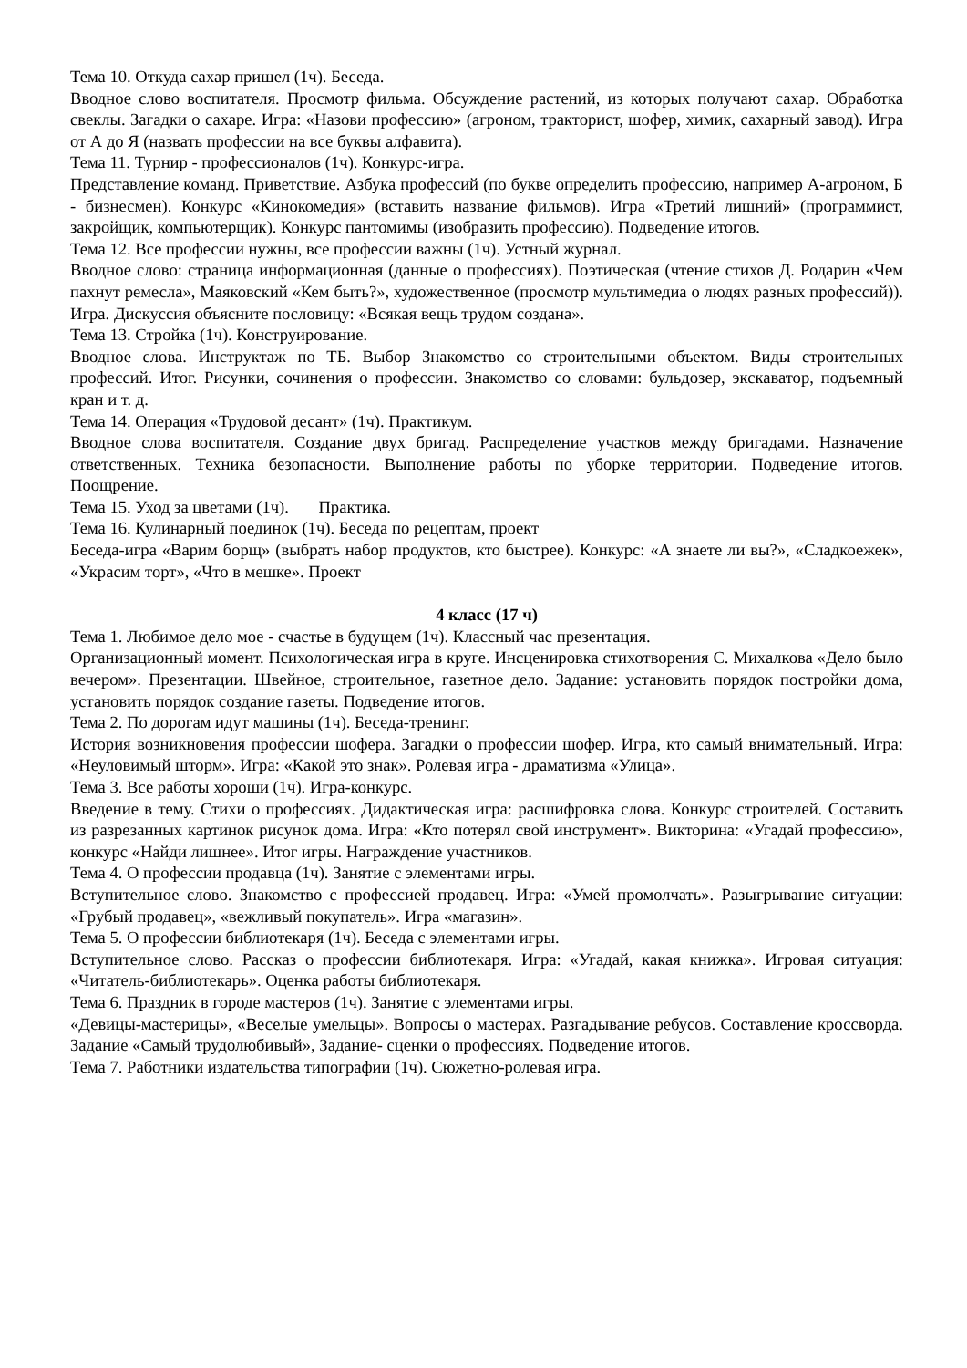Тема 10. Откуда сахар пришел (1ч). Беседа.
Вводное слово воспитателя. Просмотр фильма. Обсуждение растений, из которых получают сахар. Обработка свеклы. Загадки о сахаре. Игра: «Назови профессию» (агроном, тракторист, шофер, химик, сахарный завод). Игра от А до Я (назвать профессии на все буквы алфавита).
Тема 11. Турнир - профессионалов (1ч). Конкурс-игра.
Представление команд. Приветствие. Азбука профессий (по букве определить профессию, например А-агроном, Б - бизнесмен). Конкурс «Кинокомедия» (вставить название фильмов). Игра «Третий лишний» (программист, закройщик, компьютерщик). Конкурс пантомимы (изобразить профессию). Подведение итогов.
Тема 12. Все профессии нужны, все профессии важны (1ч). Устный журнал.
Вводное слово: страница информационная (данные о профессиях). Поэтическая (чтение стихов Д. Родарин «Чем пахнут ремесла», Маяковский «Кем быть?», художественное (просмотр мультимедиа о людях разных профессий)). Игра. Дискуссия объясните пословицу: «Всякая вещь трудом создана».
Тема 13. Стройка (1ч). Конструирование.
Вводное слова. Инструктаж по ТБ. Выбор Знакомство со строительными объектом. Виды строительных профессий. Итог. Рисунки, сочинения о профессии. Знакомство со словами: бульдозер, экскаватор, подъемный кран и т. д.
Тема 14. Операция «Трудовой десант» (1ч). Практикум.
Вводное слова воспитателя. Создание двух бригад. Распределение участков между бригадами. Назначение ответственных. Техника безопасности. Выполнение работы по уборке территории. Подведение итогов. Поощрение.
Тема 15. Уход за цветами (1ч). Практика.
Тема 16. Кулинарный поединок (1ч). Беседа по рецептам, проект
Беседа-игра «Варим борщ» (выбрать набор продуктов, кто быстрее). Конкурс: «А знаете ли вы?», «Сладкоежек», «Украсим торт», «Что в мешке». Проект
4 класс (17 ч)
Тема 1. Любимое дело мое - счастье в будущем (1ч). Классный час презентация.
Организационный момент. Психологическая игра в круге. Инсценировка стихотворения С. Михалкова «Дело было вечером». Презентации. Швейное, строительное, газетное дело. Задание: установить порядок постройки дома, установить порядок создание газеты. Подведение итогов.
Тема 2. По дорогам идут машины (1ч). Беседа-тренинг.
История возникновения профессии шофера. Загадки о профессии шофер. Игра, кто самый внимательный. Игра: «Неуловимый шторм». Игра: «Какой это знак». Ролевая игра - драматизма «Улица».
Тема 3. Все работы хороши (1ч). Игра-конкурс.
Введение в тему. Стихи о профессиях. Дидактическая игра: расшифровка слова. Конкурс строителей. Составить из разрезанных картинок рисунок дома. Игра: «Кто потерял свой инструмент». Викторина: «Угадай профессию», конкурс «Найди лишнее». Итог игры. Награждение участников.
Тема 4. О профессии продавца (1ч). Занятие с элементами игры.
Вступительное слово. Знакомство с профессией продавец. Игра: «Умей промолчать». Разыгрывание ситуации: «Грубый продавец», «вежливый покупатель». Игра «магазин».
Тема 5. О профессии библиотекаря (1ч). Беседа с элементами игры.
Вступительное слово. Рассказ о профессии библиотекаря. Игра: «Угадай, какая книжка». Игровая ситуация: «Читатель-библиотекарь». Оценка работы библиотекаря.
Тема 6. Праздник в городе мастеров (1ч). Занятие с элементами игры.
«Девицы-мастерицы», «Веселые умельцы». Вопросы о мастерах. Разгадывание ребусов. Составление кроссворда. Задание «Самый трудолюбивый», Задание- сценки о профессиях. Подведение итогов.
Тема 7. Работники издательства типографии (1ч). Сюжетно-ролевая игра.